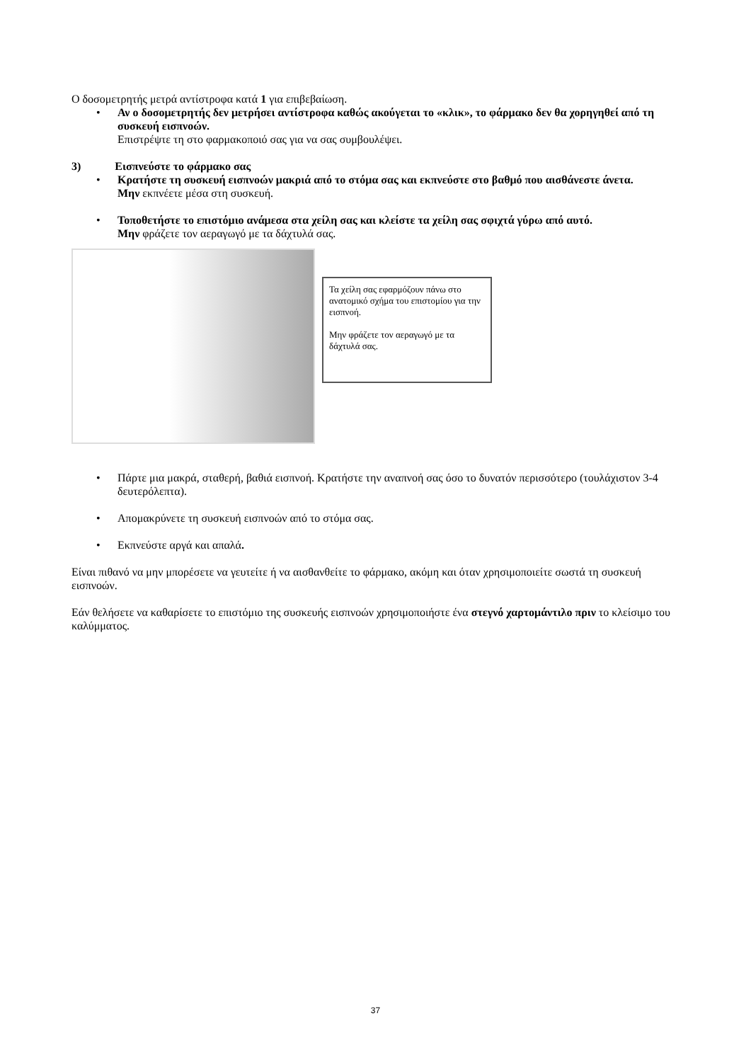Ο δοσομετρητής μετρά αντίστροφα κατά 1 για επιβεβαίωση.
• Αν ο δοσομετρητής δεν μετρήσει αντίστροφα καθώς ακούγεται το «κλικ», το φάρμακο δεν θα χορηγηθεί από τη συσκευή εισπνοών.
Επιστρέψτε τη στο φαρμακοποιό σας για να σας συμβουλέψει.
3) Εισπνεύστε το φάρμακο σας
• Κρατήστε τη συσκευή εισπνοών μακριά από το στόμα σας και εκπνεύστε στο βαθμό που αισθάνεστε άνετα.
Μην εκπνέετε μέσα στη συσκευή.
• Τοποθετήστε το επιστόμιο ανάμεσα στα χείλη σας και κλείστε τα χείλη σας σφιχτά γύρω από αυτό.
Μην φράζετε τον αεραγωγό με τα δάχτυλά σας.
Τα χείλη σας εφαρμόζουν πάνω στο ανατομικό σχήμα του επιστομίου για την εισπνοή.
Μην φράζετε τον αεραγωγό με τα δάχτυλά σας.
• Πάρτε μια μακρά, σταθερή, βαθιά εισπνοή. Κρατήστε την αναπνοή σας όσο το δυνατόν περισσότερο (τουλάχιστον 3-4 δευτερόλεπτα).
• Απομακρύνετε τη συσκευή εισπνοών από το στόμα σας.
• Εκπνεύστε αργά και απαλά.
Είναι πιθανό να μην μπορέσετε να γευτείτε ή να αισθανθείτε το φάρμακο, ακόμη και όταν χρησιμοποιείτε σωστά τη συσκευή εισπνοών.
Εάν θελήσετε να καθαρίσετε το επιστόμιο της συσκευής εισπνοών χρησιμοποιήστε ένα στεγνό χαρτομάντιλο πριν το κλείσιμο του καλύμματος.
37